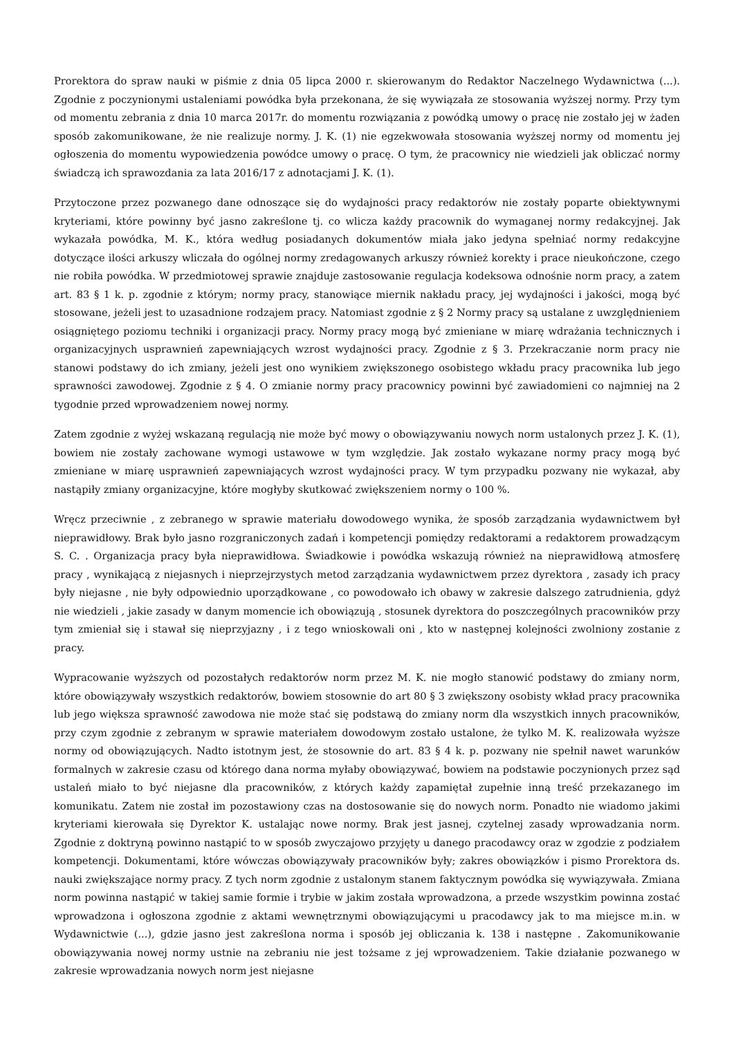Prorektora do spraw nauki w piśmie z dnia 05 lipca 2000 r. skierowanym do Redaktor Naczelnego Wydawnictwa (...). Zgodnie z poczynionymi ustaleniami powódka była przekonana, że się wywiązała ze stosowania wyższej normy. Przy tym od momentu zebrania z dnia 10 marca 2017r. do momentu rozwiązania z powódką umowy o pracę nie zostało jej w żaden sposób zakomunikowane, że nie realizuje normy. J. K. (1) nie egzekwowała stosowania wyższej normy od momentu jej ogłoszenia do momentu wypowiedzenia powódce umowy o pracę. O tym, że pracownicy nie wiedzieli jak obliczać normy świadczą ich sprawozdania za lata 2016/17 z adnotacjami J. K. (1).
Przytoczone przez pozwanego dane odnoszące się do wydajności pracy redaktorów nie zostały poparte obiektywnymi kryteriami, które powinny być jasno zakreślone tj. co wlicza każdy pracownik do wymaganej normy redakcyjnej. Jak wykazała powódka, M. K., która według posiadanych dokumentów miała jako jedyna spełniać normy redakcyjne dotyczące ilości arkuszy wliczała do ogólnej normy zredagowanych arkuszy również korekty i prace nieukończone, czego nie robiła powódka. W przedmiotowej sprawie znajduje zastosowanie regulacja kodeksowa odnośnie norm pracy, a zatem art. 83 § 1 k. p. zgodnie z którym; normy pracy, stanowiące miernik nakładu pracy, jej wydajności i jakości, mogą być stosowane, jeżeli jest to uzasadnione rodzajem pracy. Natomiast zgodnie z § 2 Normy pracy są ustalane z uwzględnieniem osiągniętego poziomu techniki i organizacji pracy. Normy pracy mogą być zmieniane w miarę wdrażania technicznych i organizacyjnych usprawnień zapewniających wzrost wydajności pracy. Zgodnie z § 3. Przekraczanie norm pracy nie stanowi podstawy do ich zmiany, jeżeli jest ono wynikiem zwiększonego osobistego wkładu pracy pracownika lub jego sprawności zawodowej. Zgodnie z § 4. O zmianie normy pracy pracownicy powinni być zawiadomieni co najmniej na 2 tygodnie przed wprowadzeniem nowej normy.
Zatem zgodnie z wyżej wskazaną regulacją nie może być mowy o obowiązywaniu nowych norm ustalonych przez J. K. (1), bowiem nie zostały zachowane wymogi ustawowe w tym względzie. Jak zostało wykazane normy pracy mogą być zmieniane w miarę usprawnień zapewniających wzrost wydajności pracy. W tym przypadku pozwany nie wykazał, aby nastąpiły zmiany organizacyjne, które mogłyby skutkować zwiększeniem normy o 100 %.
Wręcz przeciwnie , z zebranego w sprawie materiału dowodowego wynika, że sposób zarządzania wydawnictwem był nieprawidłowy. Brak było jasno rozgraniczonych zadań i kompetencji pomiędzy redaktorami a redaktorem prowadzącym S. C. . Organizacja pracy była nieprawidłowa. Świadkowie i powódka wskazują również na nieprawidłową atmosferę pracy , wynikającą z niejasnych i nieprzejrzystych metod zarządzania wydawnictwem przez dyrektora , zasady ich pracy były niejasne , nie były odpowiednio uporządkowane , co powodowało ich obawy w zakresie dalszego zatrudnienia, gdyż nie wiedzieli , jakie zasady w danym momencie ich obowiązują , stosunek dyrektora do poszczególnych pracowników przy tym zmieniał się i stawał się nieprzyjazny , i z tego wnioskowali oni , kto w następnej kolejności zwolniony zostanie z pracy.
Wypracowanie wyższych od pozostałych redaktorów norm przez M. K. nie mogło stanowić podstawy do zmiany norm, które obowiązywały wszystkich redaktorów, bowiem stosownie do art 80 § 3 zwiększony osobisty wkład pracy pracownika lub jego większa sprawność zawodowa nie może stać się podstawą do zmiany norm dla wszystkich innych pracowników, przy czym zgodnie z zebranym w sprawie materiałem dowodowym zostało ustalone, że tylko M. K. realizowała wyższe normy od obowiązujących. Nadto istotnym jest, że stosownie do art. 83 § 4 k. p. pozwany nie spełnił nawet warunków formalnych w zakresie czasu od którego dana norma myłaby obowiązywać, bowiem na podstawie poczynionych przez sąd ustaleń miało to być niejasne dla pracowników, z których każdy zapamiętał zupełnie inną treść przekazanego im komunikatu. Zatem nie został im pozostawiony czas na dostosowanie się do nowych norm. Ponadto nie wiadomo jakimi kryteriami kierowała się Dyrektor K. ustalając nowe normy. Brak jest jasnej, czytelnej zasady wprowadzania norm. Zgodnie z doktryną powinno nastąpić to w sposób zwyczajowo przyjęty u danego pracodawcy oraz w zgodzie z podziałem kompetencji. Dokumentami, które wówczas obowiązywały pracowników były; zakres obowiązków i pismo Prorektora ds. nauki zwiększające normy pracy. Z tych norm zgodnie z ustalonym stanem faktycznym powódka się wywiązywała. Zmiana norm powinna nastąpić w takiej samie formie i trybie w jakim została wprowadzona, a przede wszystkim powinna zostać wprowadzona i ogłoszona zgodnie z aktami wewnętrznymi obowiązującymi u pracodawcy jak to ma miejsce m.in. w Wydawnictwie (...), gdzie jasno jest zakreślona norma i sposób jej obliczania k. 138 i następne . Zakomunikowanie obowiązywania nowej normy ustnie na zebraniu nie jest tożsame z jej wprowadzeniem. Takie działanie pozwanego w zakresie wprowadzania nowych norm jest niejasne